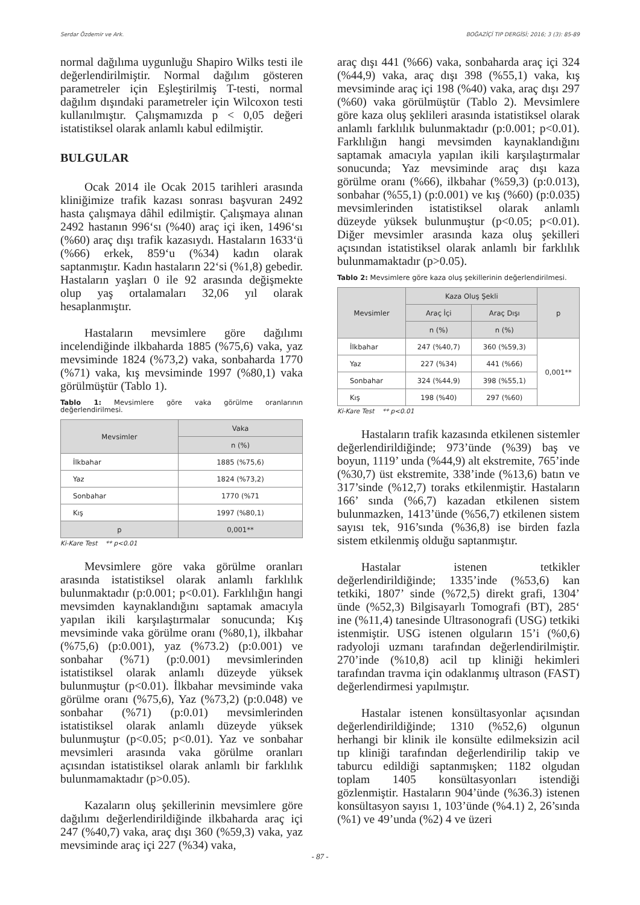Serdar Özdemir ve Ark. BOĞAZİÇİ TIP DERGİSİ; 2016; 3 (3): 85-89
normal dağılıma uygunluğu Shapiro Wilks testi ile değerlendirilmiştir. Normal dağılım gösteren parametreler için Eşleştirilmiş T-testi, normal dağılım dışındaki parametreler için Wilcoxon testi kullanılmıştır. Çalışmamızda p < 0,05 değeri istatistiksel olarak anlamlı kabul edilmiştir.
BULGULAR
Ocak 2014 ile Ocak 2015 tarihleri arasında kliniğimize trafik kazası sonrası başvuran 2492 hasta çalışmaya dâhil edilmiştir. Çalışmaya alınan 2492 hastanın 996‘sı (%40) araç içi iken, 1496‘sı (%60) araç dışı trafik kazasıydı. Hastaların 1633‘ü (%66) erkek, 859‘u (%34) kadın olarak saptanmıştır. Kadın hastaların 22‘si (%1,8) gebedir. Hastaların yaşları 0 ile 92 arasında değişmekte olup yaş ortalamaları 32,06 yıl olarak hesaplanmıştır.
Hastaların mevsimlere göre dağılımı incelendiğinde ilkbaharda 1885 (%75,6) vaka, yaz mevsiminde 1824 (%73,2) vaka, sonbaharda 1770 (%71) vaka, kış mevsiminde 1997 (%80,1) vaka görülmüştür (Tablo 1).
Tablo 1: Mevsimlere göre vaka görülme oranlarının değerlendirilmesi.
| Mevsimler | Vaka |
| --- | --- |
| | n (%) |
| İlkbahar | 1885 (%75,6) |
| Yaz | 1824 (%73,2) |
| Sonbahar | 1770 (%71 |
| Kış | 1997 (%80,1) |
| p | 0,001** |
Ki-Kare Test ** p<0.01
Mevsimlere göre vaka görülme oranları arasında istatistiksel olarak anlamlı farklılık bulunmaktadır (p:0.001; p<0.01). Farklılığın hangi mevsimden kaynaklandığını saptamak amacıyla yapılan ikili karşılaştırmalar sonucunda; Kış mevsiminde vaka görülme oranı (%80,1), ilkbahar (%75,6) (p:0.001), yaz (%73.2) (p:0.001) ve sonbahar (%71) (p:0.001) mevsimlerinden istatistiksel olarak anlamlı düzeyde yüksek bulunmuştur (p<0.01). İlkbahar mevsiminde vaka görülme oranı (%75,6), Yaz (%73,2) (p:0.048) ve sonbahar (%71) (p:0.01) mevsimlerinden istatistiksel olarak anlamlı düzeyde yüksek bulunmuştur (p<0.05; p<0.01). Yaz ve sonbahar mevsimleri arasında vaka görülme oranları açısından istatistiksel olarak anlamlı bir farklılık bulunmamaktadır (p>0.05).
Kazaların oluş şekillerinin mevsimlere göre dağılımı değerlendirildiğinde ilkbaharda araç içi 247 (%40,7) vaka, araç dışı 360 (%59,3) vaka, yaz mevsiminde araç içi 227 (%34) vaka,
araç dışı 441 (%66) vaka, sonbaharda araç içi 324 (%44,9) vaka, araç dışı 398 (%55,1) vaka, kış mevsiminde araç içi 198 (%40) vaka, araç dışı 297 (%60) vaka görülmüştür (Tablo 2). Mevsimlere göre kaza oluş şeklileri arasında istatistiksel olarak anlamlı farklılık bulunmaktadır (p:0.001; p<0.01). Farklılığın hangi mevsimden kaynaklandığını saptamak amacıyla yapılan ikili karşılaştırmalar sonucunda; Yaz mevsiminde araç dışı kaza görülme oranı (%66), ilkbahar (%59,3) (p:0.013), sonbahar (%55,1) (p:0.001) ve kış (%60) (p:0.035) mevsimlerinden istatistiksel olarak anlamlı düzeyde yüksek bulunmuştur (p<0.05; p<0.01). Diğer mevsimler arasında kaza oluş şekilleri açısından istatistiksel olarak anlamlı bir farklılık bulunmamaktadır (p>0.05).
Tablo 2: Mevsimlere göre kaza oluş şekillerinin değerlendirilmesi.
| Mevsimler | Kaza Oluş Şekli | | p |
| --- | --- | --- | --- |
| | Araç İçi | Araç Dışı | |
| | n (%) | n (%) | |
| İlkbahar | 247 (%40,7) | 360 (%59,3) | 0,001** |
| Yaz | 227 (%34) | 441 (%66) | |
| Sonbahar | 324 (%44,9) | 398 (%55,1) | |
| Kış | 198 (%40) | 297 (%60) | |
Ki-Kare Test ** p<0.01
Hastaların trafik kazasında etkilenen sistemler değerlendirildiğinde; 973’ünde (%39) baş ve boyun, 1119’ unda (%44,9) alt ekstremite, 765’inde (%30,7) üst ekstremite, 338’inde (%13,6) batın ve 317’sinde (%12,7) toraks etkilenmiştir. Hastaların 166’ sında (%6,7) kazadan etkilenen sistem bulunmazken, 1413’ünde (%56,7) etkilenen sistem sayısı tek, 916’sında (%36,8) ise birden fazla sistem etkilenmiş olduğu saptanmıştır.
Hastalar istenen tetkikler değerlendirildiğinde; 1335’inde (%53,6) kan tetkiki, 1807’ sinde (%72,5) direkt grafi, 1304’ ünde (%52,3) Bilgisayarlı Tomografi (BT), 285‘ ine (%11,4) tanesinde Ultrasonografi (USG) tetkiki istenmiştir. USG istenen olguların 15’i (%0,6) radyoloji uzmanı tarafından değerlendirilmiştir. 270’inde (%10,8) acil tıp kliniği hekimleri tarafından travma için odaklanmış ultrason (FAST) değerlendirmesi yapılmıştır.
Hastalar istenen konsültasyonlar açısından değerlendirildiğinde; 1310 (%52,6) olgunun herhangi bir klinik ile konsülte edilmeksizin acil tıp kliniği tarafından değerlendirilip takip ve taburcu edildiği saptanmışken; 1182 olgudan toplam 1405 konsültasyonları istendiği gözlenmiştir. Hastaların 904’ünde (%36.3) istenen konsültasyon sayısı 1, 103’ünde (%4.1) 2, 26’sında (%1) ve 49’unda (%2) 4 ve üzeri
- 87 -